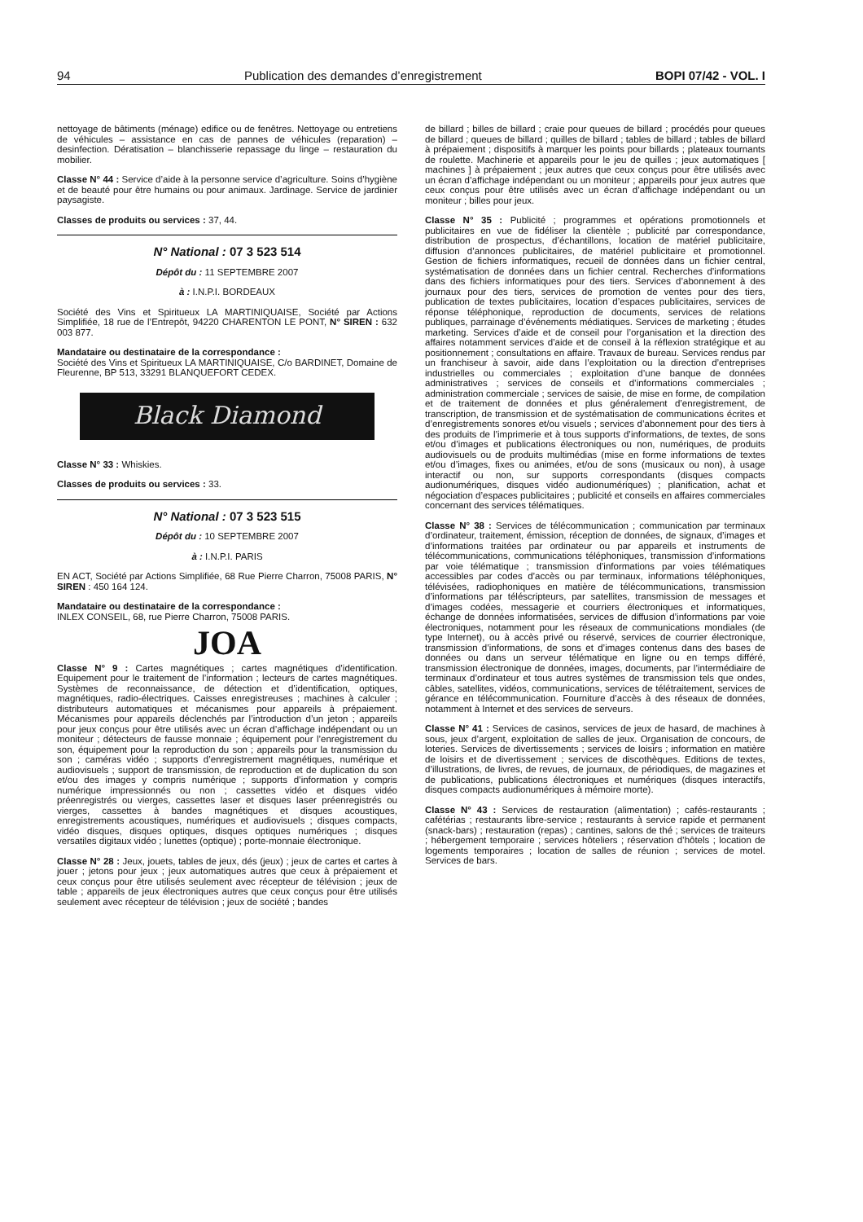94 Publication des demandes d’enregistrement BOPI 07/42 - VOL. I
nettoyage de bâtiments (ménage) edifice ou de fenêtres. Nettoyage ou entretiens de véhicules – assistance en cas de pannes de véhicules (reparation) – desinfection. Dératisation – blanchisserie repassage du linge – restauration du mobilier.
Classe N° 44 : Service d’aide à la personne service d’agriculture. Soins d’hygiène et de beauté pour être humains ou pour animaux. Jardinage. Service de jardinier paysagiste.
Classes de produits ou services : 37, 44.
N° National : 07 3 523 514
Dépôt du : 11 SEPTEMBRE 2007
à : I.N.P.I. BORDEAUX
Société des Vins et Spiritueux LA MARTINIQUAISE, Société par Actions Simplifiée, 18 rue de l’Entrepôt, 94220 CHARENTON LE PONT, N° SIREN : 632 003 877.
Mandataire ou destinataire de la correspondance :
Société des Vins et Spiritueux LA MARTINIQUAISE, C/o BARDINET, Domaine de Fleurenne, BP 513, 33291 BLANQUEFORT CEDEX.
Black Diamond
Classe N° 33 : Whiskies.
Classes de produits ou services : 33.
N° National : 07 3 523 515
Dépôt du : 10 SEPTEMBRE 2007
à : I.N.P.I. PARIS
EN ACT, Société par Actions Simplifiée, 68 Rue Pierre Charron, 75008 PARIS, N° SIREN : 450 164 124.
Mandataire ou destinataire de la correspondance :
INLEX CONSEIL, 68, rue Pierre Charron, 75008 PARIS.
JOA
Classe N° 9 : Cartes magnétiques ; cartes magnétiques d’identification. Equipement pour le traitement de l’information ; lecteurs de cartes magnétiques. Systèmes de reconnaissance, de détection et d’identification, optiques, magnétiques, radio-électriques. Caisses enregistreuses ; machines à calculer ; distributeurs automatiques et mécanismes pour appareils à prépaiement. Mécanismes pour appareils déclenchés par l’introduction d’un jeton ; appareils pour jeux conçus pour être utilisés avec un écran d’affichage indépendant ou un moniteur ; détecteurs de fausse monnaie ; équipement pour l’enregistrement du son, équipement pour la reproduction du son ; appareils pour la transmission du son ; caméras vidéo ; supports d’enregistrement magnétiques, numérique et audiovisuels ; support de transmission, de reproduction et de duplication du son et/ou des images y compris numérique ; supports d’information y compris numérique impressionnés ou non ; cassettes vidéo et disques vidéo préenregistrés ou vierges, cassettes laser et disques laser préenregistrés ou vierges, cassettes à bandes magnétiques et disques acoustiques, enregistrements acoustiques, numériques et audiovisuels ; disques compacts, vidéo disques, disques optiques, disques optiques numériques ; disques versatiles digitaux vidéo ; lunettes (optique) ; porte-monnaie électronique.
Classe N° 28 : Jeux, jouets, tables de jeux, dés (jeux) ; jeux de cartes et cartes à jouer ; jetons pour jeux ; jeux automatiques autres que ceux à prépaiement et ceux conçus pour être utilisés seulement avec récepteur de télévision ; jeux de table ; appareils de jeux électroniques autres que ceux conçus pour être utilisés seulement avec récepteur de télévision ; jeux de société ; bandes
de billard ; billes de billard ; craie pour queues de billard ; procédés pour queues de billard ; queues de billard ; quilles de billard ; tables de billard ; tables de billard à prépaiement ; dispositifs à marquer les points pour billards ; plateaux tournants de roulette. Machinerie et appareils pour le jeu de quilles ; jeux automatiques [ machines ] à prépaiement ; jeux autres que ceux conçus pour être utilisés avec un écran d’affichage indépendant ou un moniteur ; appareils pour jeux autres que ceux conçus pour être utilisés avec un écran d’affichage indépendant ou un moniteur ; billes pour jeux.
Classe N° 35 : Publicité ; programmes et opérations promotionnels et publicitaires en vue de fidéliser la clientèle ; publicité par correspondance, distribution de prospectus, d’échantillons, location de matériel publicitaire, diffusion d’annonces publicitaires, de matériel publicitaire et promotionnel. Gestion de fichiers informatiques, recueil de données dans un fichier central, systématisation de données dans un fichier central. Recherches d’informations dans des fichiers informatiques pour des tiers. Services d’abonnement à des journaux pour des tiers, services de promotion de ventes pour des tiers, publication de textes publicitaires, location d’espaces publicitaires, services de réponse téléphonique, reproduction de documents, services de relations publiques, parrainage d’événements médiatiques. Services de marketing ; études marketing. Services d’aide et de conseil pour l’organisation et la direction des affaires notamment services d’aide et de conseil à la réflexion stratégique et au positionnement ; consultations en affaire. Travaux de bureau. Services rendus par un franchiseur à savoir, aide dans l’exploitation ou la direction d’entreprises industrielles ou commerciales ; exploitation d’une banque de données administratives ; services de conseils et d’informations commerciales ; administration commerciale ; services de saisie, de mise en forme, de compilation et de traitement de données et plus généralement d’enregistrement, de transcription, de transmission et de systématisation de communications écrites et d’enregistrements sonores et/ou visuels ; services d’abonnement pour des tiers à des produits de l’imprimerie et à tous supports d’informations, de textes, de sons et/ou d’images et publications électroniques ou non, numériques, de produits audiovisuels ou de produits multimédias (mise en forme informations de textes et/ou d’images, fixes ou animées, et/ou de sons (musicaux ou non), à usage interactif ou non, sur supports correspondants (disques compacts audionumériques, disques vidéo audionumériques) ; planification, achat et négociation d’espaces publicitaires ; publicité et conseils en affaires commerciales concernant des services télématiques.
Classe N° 38 : Services de télécommunication ; communication par terminaux d’ordinateur, traitement, émission, réception de données, de signaux, d’images et d’informations traitées par ordinateur ou par appareils et instruments de télécommunications, communications téléphoniques, transmission d’informations par voie télématique ; transmission d’informations par voies télématiques accessibles par codes d’accès ou par terminaux, informations téléphoniques, télévisées, radiophoniques en matière de télécommunications, transmission d’informations par téléscripteurs, par satellites, transmission de messages et d’images codées, messagerie et courriers électroniques et informatiques, échange de données informatisées, services de diffusion d’informations par voie électroniques, notamment pour les réseaux de communications mondiales (de type Internet), ou à accès privé ou réservé, services de courrier électronique, transmission d’informations, de sons et d’images contenus dans des bases de données ou dans un serveur télématique en ligne ou en temps différé, transmission électronique de données, images, documents, par l’intermédiaire de terminaux d’ordinateur et tous autres systèmes de transmission tels que ondes, câbles, satellites, vidéos, communications, services de télétraitement, services de gérance en télécommunication. Fourniture d’accès à des réseaux de données, notamment à Internet et des services de serveurs.
Classe N° 41 : Services de casinos, services de jeux de hasard, de machines à sous, jeux d’argent, exploitation de salles de jeux. Organisation de concours, de loteries. Services de divertissements ; services de loisirs ; information en matière de loisirs et de divertissement ; services de discothèques. Editions de textes, d’illustrations, de livres, de revues, de journaux, de périodiques, de magazines et de publications, publications électroniques et numériques (disques interactifs, disques compacts audionumériques à mémoire morte).
Classe N° 43 : Services de restauration (alimentation) ; cafés-restaurants ; cafétérias ; restaurants libre-service ; restaurants à service rapide et permanent (snack-bars) ; restauration (repas) ; cantines, salons de thé ; services de traiteurs ; hébergement temporaire ; services hôteliers ; réservation d’hôtels ; location de logements temporaires ; location de salles de réunion ; services de motel. Services de bars.